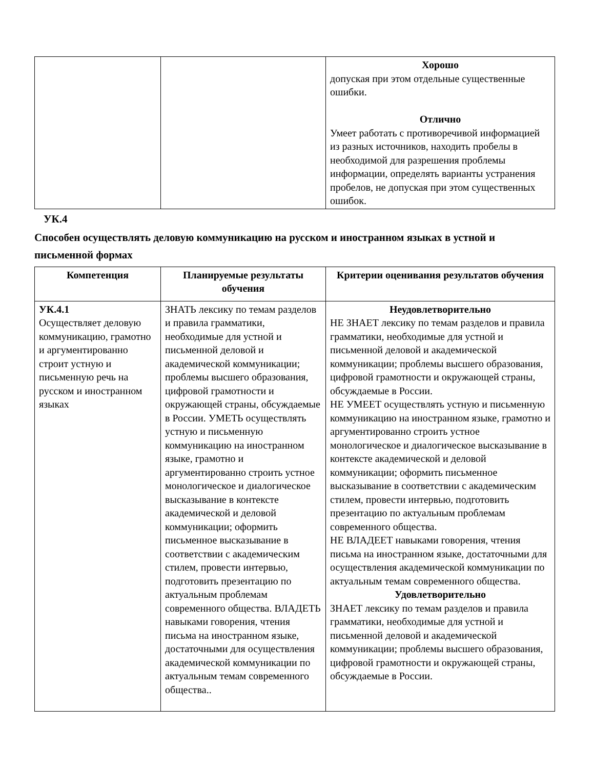| | | Хорошо допуская при этом отдельные существенные ошибки. Отлично Умеет работать с противоречивой информацией из разных источников, находить пробелы в необходимой для разрешения проблемы информации, определять варианты устранения пробелов, не допуская при этом существенных ошибок. |
УК.4
Способен осуществлять деловую коммуникацию на русском и иностранном языках в устной и письменной формах
| Компетенция | Планируемые результаты обучения | Критерии оценивания результатов обучения |
| --- | --- | --- |
| УК.4.1 Осуществляет деловую коммуникацию, грамотно и аргументированно строит устную и письменную речь на русском и иностранном языках | ЗНАТЬ лексику по темам разделов и правила грамматики, необходимые для устной и письменной деловой и академической коммуникации; проблемы высшего образования, цифровой грамотности и окружающей страны, обсуждаемые в России. УМЕТЬ осуществлять устную и письменную коммуникацию на иностранном языке, грамотно и аргументированно строить устное монологическое и диалогическое высказывание в контексте академической и деловой коммуникации; оформить письменное высказывание в соответствии с академическим стилем, провести интервью, подготовить презентацию по актуальным проблемам современного общества. ВЛАДЕТЬ навыками говорения, чтения письма на иностранном языке, достаточными для осуществления академической коммуникации по актуальным темам современного общества.. | Неудовлетворительно НЕ ЗНАЕТ лексику по темам разделов и правила грамматики, необходимые для устной и письменной деловой и академической коммуникации; проблемы высшего образования, цифровой грамотности и окружающей страны, обсуждаемые в России. НЕ УМЕЕТ осуществлять устную и письменную коммуникацию на иностранном языке, грамотно и аргументированно строить устное монологическое и диалогическое высказывание в контексте академической и деловой коммуникации; оформить письменное высказывание в соответствии с академическим стилем, провести интервью, подготовить презентацию по актуальным проблемам современного общества. НЕ ВЛАДЕЕТ навыками говорения, чтения письма на иностранном языке, достаточными для осуществления академической коммуникации по актуальным темам современного общества. Удовлетворительно ЗНАЕТ лексику по темам разделов и правила грамматики, необходимые для устной и письменной деловой и академической коммуникации; проблемы высшего образования, цифровой грамотности и окружающей страны, обсуждаемые в России. |